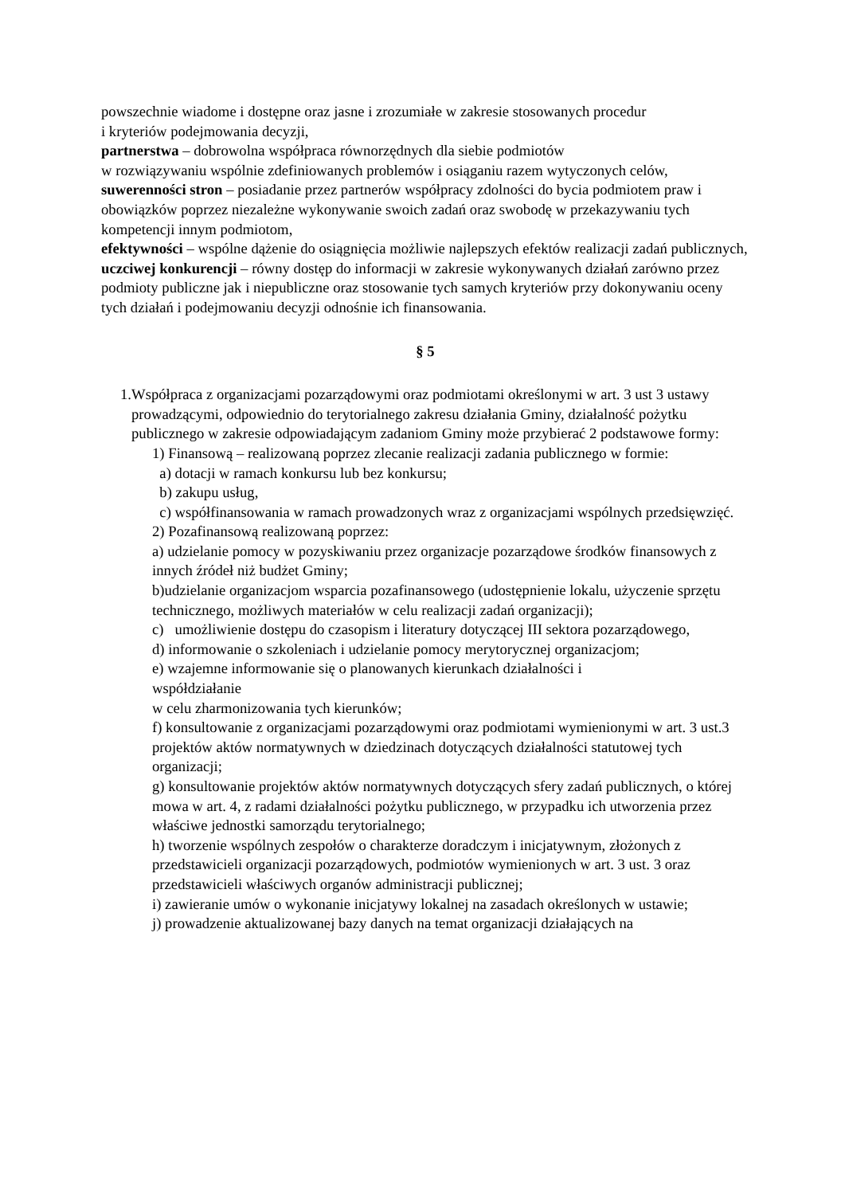powszechnie wiadome i dostępne oraz jasne i zrozumiałe w zakresie stosowanych procedur
i kryteriów podejmowania decyzji,
partnerstwa – dobrowolna współpraca równorzędnych dla siebie podmiotów
w rozwiązywaniu wspólnie zdefiniowanych problemów i osiąganiu razem wytyczonych celów,
suwerenności stron – posiadanie przez partnerów współpracy zdolności do bycia podmiotem praw i obowiązków poprzez niezależne wykonywanie swoich zadań oraz swobodę w przekazywaniu tych kompetencji innym podmiotom,
efektywności – wspólne dążenie do osiągnięcia możliwie najlepszych efektów realizacji zadań publicznych,
uczciwej konkurencji – równy dostęp do informacji w zakresie wykonywanych działań zarówno przez podmioty publiczne jak i niepubliczne oraz stosowanie tych samych kryteriów przy dokonywaniu oceny tych działań i podejmowaniu decyzji odnośnie ich finansowania.
§ 5
1. Współpraca z organizacjami pozarządowymi oraz podmiotami określonymi w art. 3 ust 3 ustawy prowadzącymi, odpowiednio do terytorialnego zakresu działania Gminy, działalność pożytku publicznego w zakresie odpowiadającym zadaniom Gminy może przybierać 2 podstawowe formy:
1) Finansową – realizowaną poprzez zlecanie realizacji zadania publicznego w formie:
a) dotacji w ramach konkursu lub bez konkursu;
b) zakupu usług,
c) współfinansowania w ramach prowadzonych wraz z organizacjami wspólnych przedsięwzięć.
2) Pozafinansową realizowaną poprzez:
a) udzielanie pomocy w pozyskiwaniu przez organizacje pozarządowe środków finansowych z innych źródeł niż budżet Gminy;
b)udzielanie organizacjom wsparcia pozafinansowego (udostępnienie lokalu, użyczenie sprzętu technicznego, możliwych materiałów w celu realizacji zadań organizacji);
c) umożliwienie dostępu do czasopism i literatury dotyczącej III sektora pozarządowego,
d) informowanie o szkoleniach i udzielanie pomocy merytorycznej organizacjom;
e) wzajemne informowanie się o planowanych kierunkach działalności i
współdziałanie
w celu zharmonizowania tych kierunków;
f) konsultowanie z organizacjami pozarządowymi oraz podmiotami wymienionymi w art. 3 ust.3 projektów aktów normatywnych w dziedzinach dotyczących działalności statutowej tych organizacji;
g) konsultowanie projektów aktów normatywnych dotyczących sfery zadań publicznych, o której mowa w art. 4, z radami działalności pożytku publicznego, w przypadku ich utworzenia przez właściwe jednostki samorządu terytorialnego;
h) tworzenie wspólnych zespołów o charakterze doradczym i inicjatywnym, złożonych z przedstawicieli organizacji pozarządowych, podmiotów wymienionych w art. 3 ust. 3 oraz przedstawicieli właściwych organów administracji publicznej;
i) zawieranie umów o wykonanie inicjatywy lokalnej na zasadach określonych w ustawie;
j) prowadzenie aktualizowanej bazy danych na temat organizacji działających na